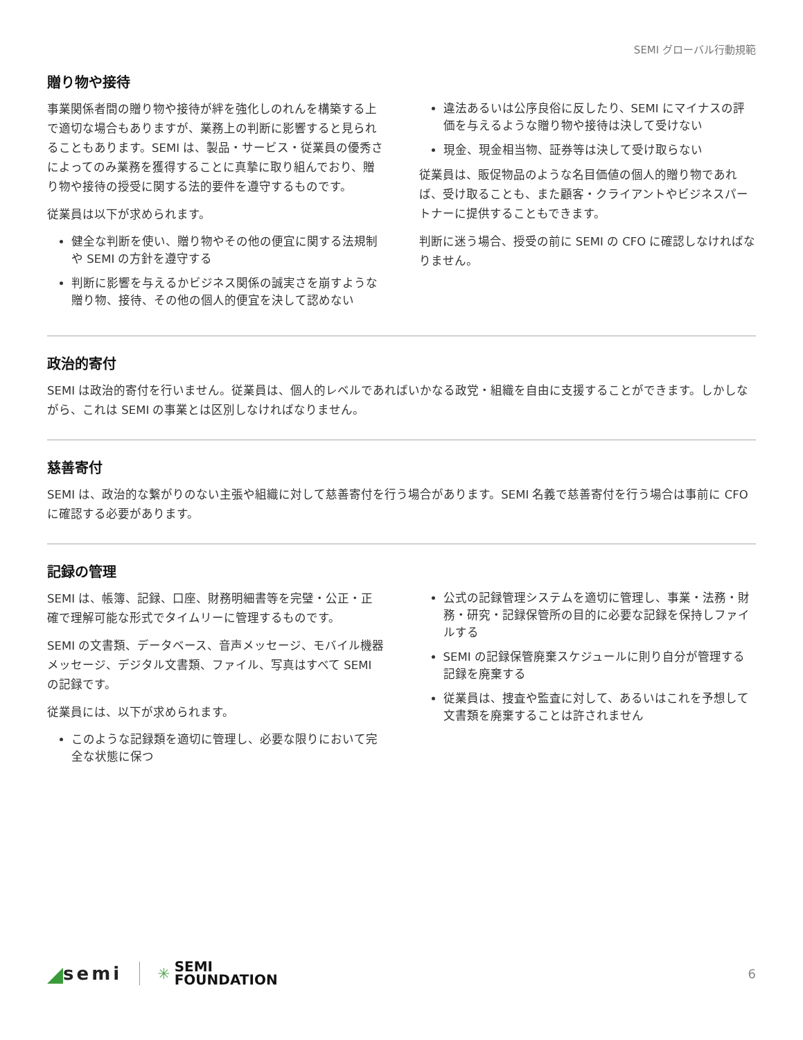SEMI グローバル行動規範
贈り物や接待
事業関係者間の贈り物や接待が絆を強化しのれんを構築する上で適切な場合もありますが、業務上の判断に影響すると見られることもあります。SEMI は、製品・サービス・従業員の優秀さによってのみ業務を獲得することに真摯に取り組んでおり、贈り物や接待の授受に関する法的要件を遵守するものです。
従業員は以下が求められます。
健全な判断を使い、贈り物やその他の便宜に関する法規制や SEMI の方針を遵守する
判断に影響を与えるかビジネス関係の誠実さを崩すような贈り物、接待、その他の個人的便宜を決して認めない
違法あるいは公序良俗に反したり、SEMI にマイナスの評価を与えるような贈り物や接待は決して受けない
現金、現金相当物、証券等は決して受け取らない
従業員は、販促物品のような名目価値の個人的贈り物であれば、受け取ることも、また顧客・クライアントやビジネスパートナーに提供することもできます。
判断に迷う場合、授受の前に SEMI の CFO に確認しなければなりません。
政治的寄付
SEMI は政治的寄付を行いません。従業員は、個人的レベルであればいかなる政党・組織を自由に支援することができます。しかしながら、これは SEMI の事業とは区別しなければなりません。
慈善寄付
SEMI は、政治的な繋がりのない主張や組織に対して慈善寄付を行う場合があります。SEMI 名義で慈善寄付を行う場合は事前に CFO に確認する必要があります。
記録の管理
SEMI は、帳簿、記録、口座、財務明細書等を完璧・公正・正確で理解可能な形式でタイムリーに管理するものです。
SEMI の文書類、データベース、音声メッセージ、モバイル機器メッセージ、デジタル文書類、ファイル、写真はすべて SEMI の記録です。
従業員には、以下が求められます。
このような記録類を適切に管理し、必要な限りにおいて完全な状態に保つ
公式の記録管理システムを適切に管理し、事業・法務・財務・研究・記録保管所の目的に必要な記録を保持しファイルする
SEMI の記録保管廃棄スケジュールに則り自分が管理する記録を廃棄する
従業員は、捜査や監査に対して、あるいはこれを予想して文書類を廃棄することは許されません
◢ semi
✳
SEMI
FOUNDATION
6